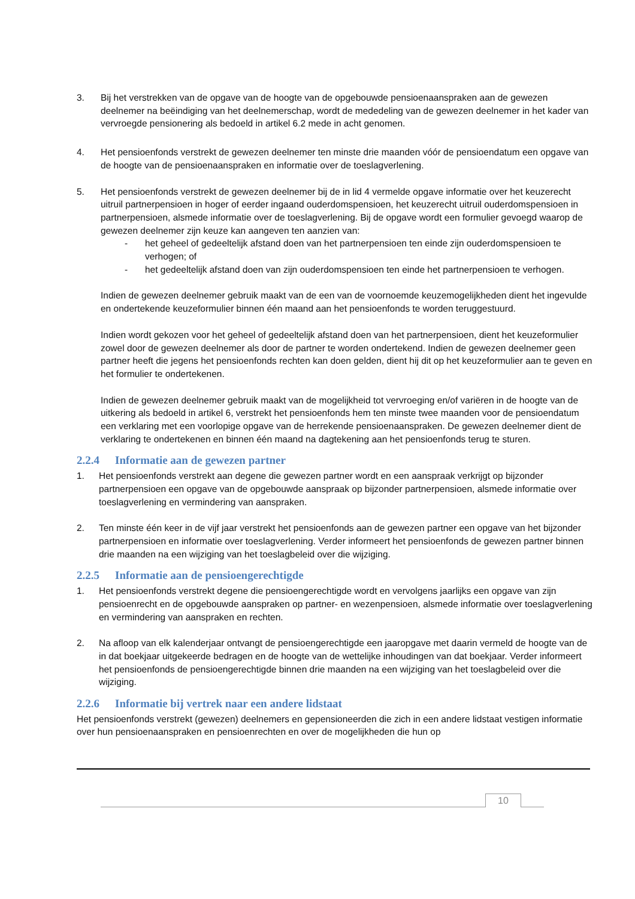3. Bij het verstrekken van de opgave van de hoogte van de opgebouwde pensioenaanspraken aan de gewezen deelnemer na beëindiging van het deelnemerschap, wordt de mededeling van de gewezen deelnemer in het kader van vervroegde pensionering als bedoeld in artikel 6.2 mede in acht genomen.
4. Het pensioenfonds verstrekt de gewezen deelnemer ten minste drie maanden vóór de pensioendatum een opgave van de hoogte van de pensioenaanspraken en informatie over de toeslagverlening.
5. Het pensioenfonds verstrekt de gewezen deelnemer bij de in lid 4 vermelde opgave informatie over het keuzerecht uitruil partnerpensioen in hoger of eerder ingaand ouderdomspensioen, het keuzerecht uitruil ouderdomspensioen in partnerpensioen, alsmede informatie over de toeslagverlening. Bij de opgave wordt een formulier gevoegd waarop de gewezen deelnemer zijn keuze kan aangeven ten aanzien van:
- het geheel of gedeeltelijk afstand doen van het partnerpensioen ten einde zijn ouderdomspensioen te verhogen; of
- het gedeeltelijk afstand doen van zijn ouderdomspensioen ten einde het partnerpensioen te verhogen.
Indien de gewezen deelnemer gebruik maakt van de een van de voornoemde keuzemogelijkheden dient het ingevulde en ondertekende keuzeformulier binnen één maand aan het pensioenfonds te worden teruggestuurd.
Indien wordt gekozen voor het geheel of gedeeltelijk afstand doen van het partnerpensioen, dient het keuzeformulier zowel door de gewezen deelnemer als door de partner te worden ondertekend. Indien de gewezen deelnemer geen partner heeft die jegens het pensioenfonds rechten kan doen gelden, dient hij dit op het keuzeformulier aan te geven en het formulier te ondertekenen.
Indien de gewezen deelnemer gebruik maakt van de mogelijkheid tot vervroeging en/of variëren in de hoogte van de uitkering als bedoeld in artikel 6, verstrekt het pensioenfonds hem ten minste twee maanden voor de pensioendatum een verklaring met een voorlopige opgave van de herrekende pensioenaanspraken. De gewezen deelnemer dient de verklaring te ondertekenen en binnen één maand na dagtekening aan het pensioenfonds terug te sturen.
2.2.4 Informatie aan de gewezen partner
1. Het pensioenfonds verstrekt aan degene die gewezen partner wordt en een aanspraak verkrijgt op bijzonder partnerpensioen een opgave van de opgebouwde aanspraak op bijzonder partnerpensioen, alsmede informatie over toeslagverlening en vermindering van aanspraken.
2. Ten minste één keer in de vijf jaar verstrekt het pensioenfonds aan de gewezen partner een opgave van het bijzonder partnerpensioen en informatie over toeslagverlening. Verder informeert het pensioenfonds de gewezen partner binnen drie maanden na een wijziging van het toeslagbeleid over die wijziging.
2.2.5 Informatie aan de pensioengerechtigde
1. Het pensioenfonds verstrekt degene die pensioengerechtigde wordt en vervolgens jaarlijks een opgave van zijn pensioenrecht en de opgebouwde aanspraken op partner- en wezenpensioen, alsmede informatie over toeslagverlening en vermindering van aanspraken en rechten.
2. Na afloop van elk kalenderjaar ontvangt de pensioengerechtigde een jaaropgave met daarin vermeld de hoogte van de in dat boekjaar uitgekeerde bedragen en de hoogte van de wettelijke inhoudingen van dat boekjaar. Verder informeert het pensioenfonds de pensioengerechtigde binnen drie maanden na een wijziging van het toeslagbeleid over die wijziging.
2.2.6 Informatie bij vertrek naar een andere lidstaat
Het pensioenfonds verstrekt (gewezen) deelnemers en gepensioneerden die zich in een andere lidstaat vestigen informatie over hun pensioenaanspraken en pensioenrechten en over de mogelijkheden die hun op
10